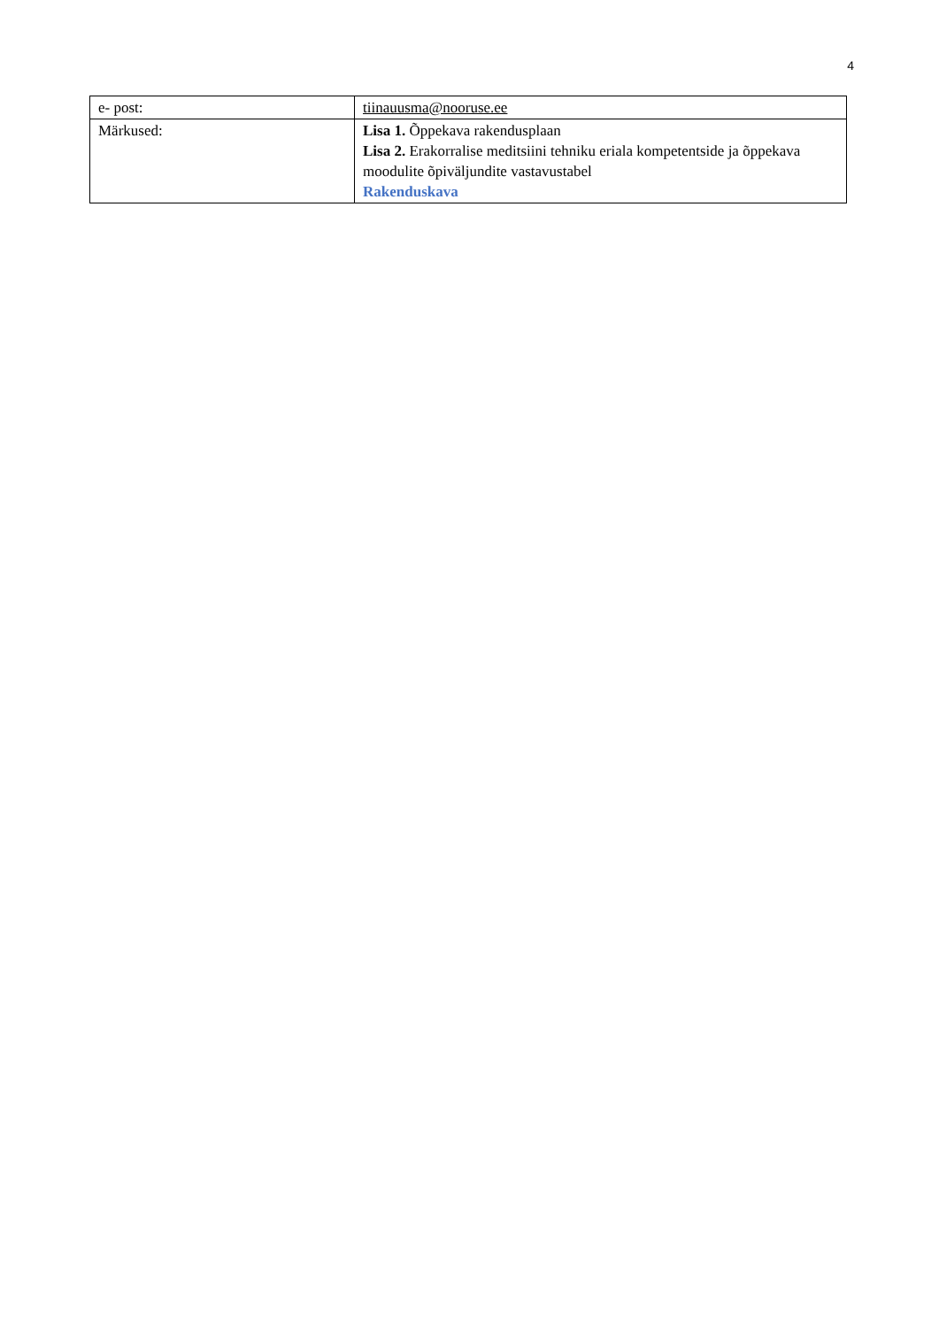4
| e- post: | tiinauusma@nooruse.ee |
| Märkused: | Lisa 1. Õppekava rakendusplaan Lisa 2. Erakorralise meditsiini tehniku eriala kompetentside ja õppekava moodulite õpiväljundite vastavustabel Rakenduskava |